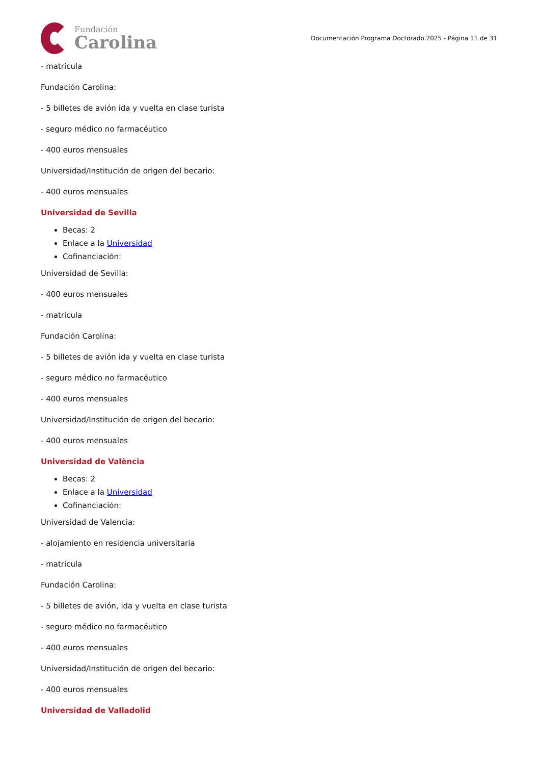Fundación
Carolina
Documentación Programa Doctorado 2025 - Página 11 de 31
- matrícula
Fundación Carolina:
- 5 billetes de avión ida y vuelta en clase turista
- seguro médico no farmacéutico
- 400 euros mensuales
Universidad/Institución de origen del becario:
- 400 euros mensuales
Universidad de Sevilla
Becas: 2
Enlace a la Universidad
Cofinanciación:
Universidad de Sevilla:
- 400 euros mensuales
- matrícula
Fundación Carolina:
- 5 billetes de avión ida y vuelta en clase turista
- seguro médico no farmacéutico
- 400 euros mensuales
Universidad/Institución de origen del becario:
- 400 euros mensuales
Universidad de València
Becas: 2
Enlace a la Universidad
Cofinanciación:
Universidad de Valencia:
- alojamiento en residencia universitaria
- matrícula
Fundación Carolina:
- 5 billetes de avión, ida y vuelta en clase turista
- seguro médico no farmacéutico
- 400 euros mensuales
Universidad/Institución de origen del becario:
- 400 euros mensuales
Universidad de Valladolid